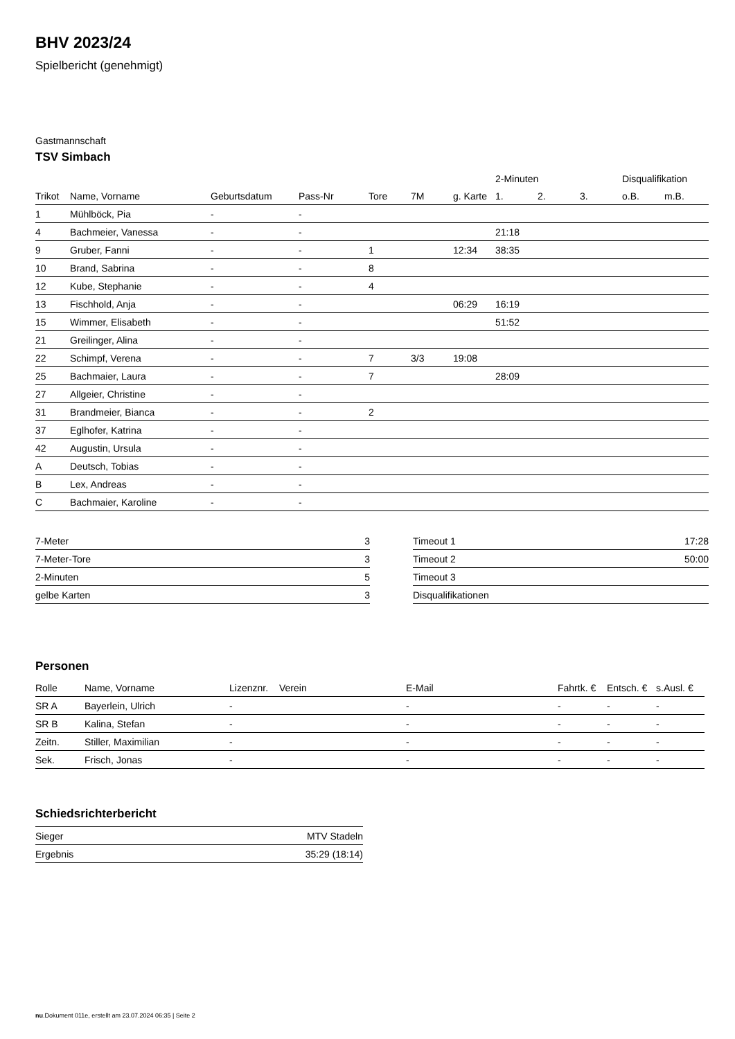BHV 2023/24
Spielbericht (genehmigt)
Gastmannschaft
TSV Simbach
| | | | | | | | 2-Minuten | | | Disqualifikation | |
| Trikot | Name, Vorname | Geburtsdatum | Pass-Nr | Tore | 7M | g. Karte | 1. | 2. | 3. | o.B. | m.B. |
| 1 | Mühlböck, Pia | - | - | | | | | | | | |
| 4 | Bachmeier, Vanessa | - | - | | | | 21:18 | | | | |
| 9 | Gruber, Fanni | - | - | 1 | | 12:34 | 38:35 | | | | |
| 10 | Brand, Sabrina | - | - | 8 | | | | | | | |
| 12 | Kube, Stephanie | - | - | 4 | | | | | | | |
| 13 | Fischhold, Anja | - | - | | | 06:29 | 16:19 | | | | |
| 15 | Wimmer, Elisabeth | - | - | | | | 51:52 | | | | |
| 21 | Greilinger, Alina | - | - | | | | | | | | |
| 22 | Schimpf, Verena | - | - | 7 | 3/3 | 19:08 | | | | | |
| 25 | Bachmaier, Laura | - | - | 7 | | | 28:09 | | | | |
| 27 | Allgeier, Christine | - | - | | | | | | | | |
| 31 | Brandmeier, Bianca | - | - | 2 | | | | | | | |
| 37 | Eglhofer, Katrina | - | - | | | | | | | | |
| 42 | Augustin, Ursula | - | - | | | | | | | | |
| A | Deutsch, Tobias | - | - | | | | | | | | |
| B | Lex, Andreas | - | - | | | | | | | | |
| C | Bachmaier, Karoline | - | - | | | | | | | | |
| 7-Meter | 3 |
| 7-Meter-Tore | 3 |
| 2-Minuten | 5 |
| gelbe Karten | 3 |
| Timeout 1 | 17:28 |
| Timeout 2 | 50:00 |
| Timeout 3 | |
| Disqualifikationen | |
Personen
| Rolle | Name, Vorname | Lizenznr. | Verein | E-Mail | Fahrtk. € | Entsch. € | s.Ausl. € |
| --- | --- | --- | --- | --- | --- | --- | --- |
| SR A | Bayerlein, Ulrich | - | | - | - | - | - |
| SR B | Kalina, Stefan | - | | - | - | - | - |
| Zeitn. | Stiller, Maximilian | - | | - | - | - | - |
| Sek. | Frisch, Jonas | - | | - | - | - | - |
Schiedsrichterbericht
| Sieger | MTV Stadeln |
| Ergebnis | 35:29 (18:14) |
nu.Dokument 011e, erstellt am 23.07.2024 06:35 | Seite 2